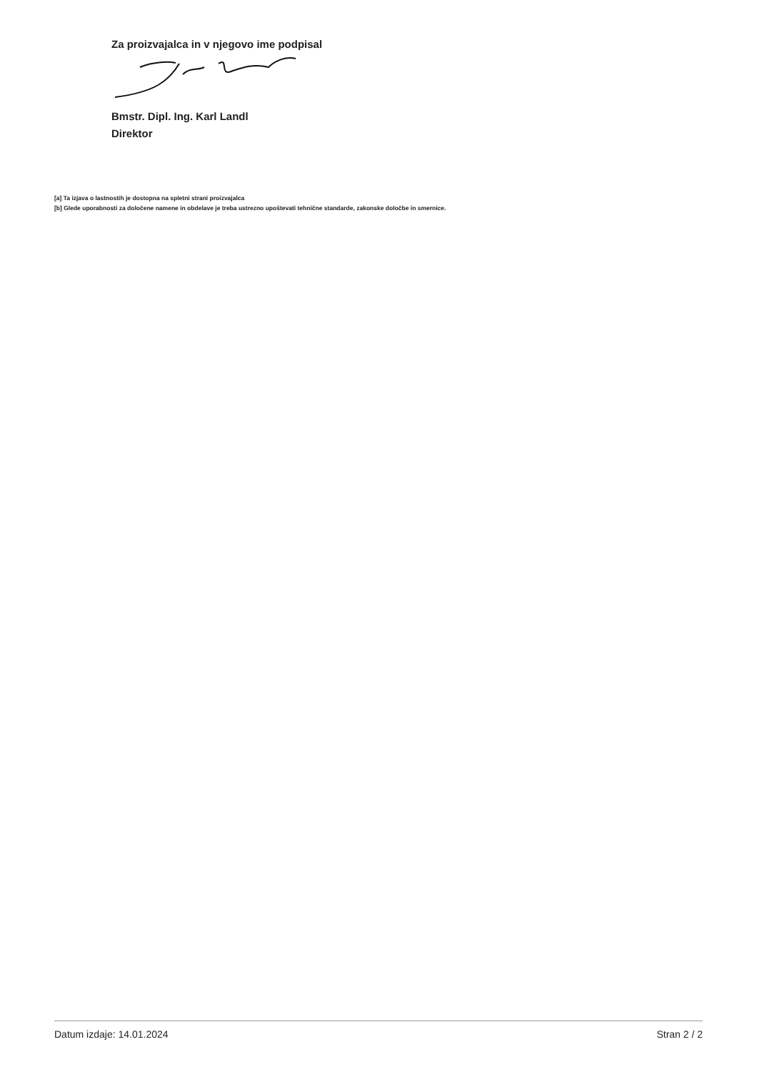Za proizvajalca in v njegovo ime podpisal
Bmstr. Dipl. Ing. Karl Landl
Direktor
[a] Ta izjava o lastnostih je dostopna na spletni strani proizvajalca
[b] Glede uporabnosti za določene namene in obdelave je treba ustrezno upoštevati tehnične standarde, zakonske določbe in smernice.
Datum izdaje: 14.01.2024 Stran 2 / 2